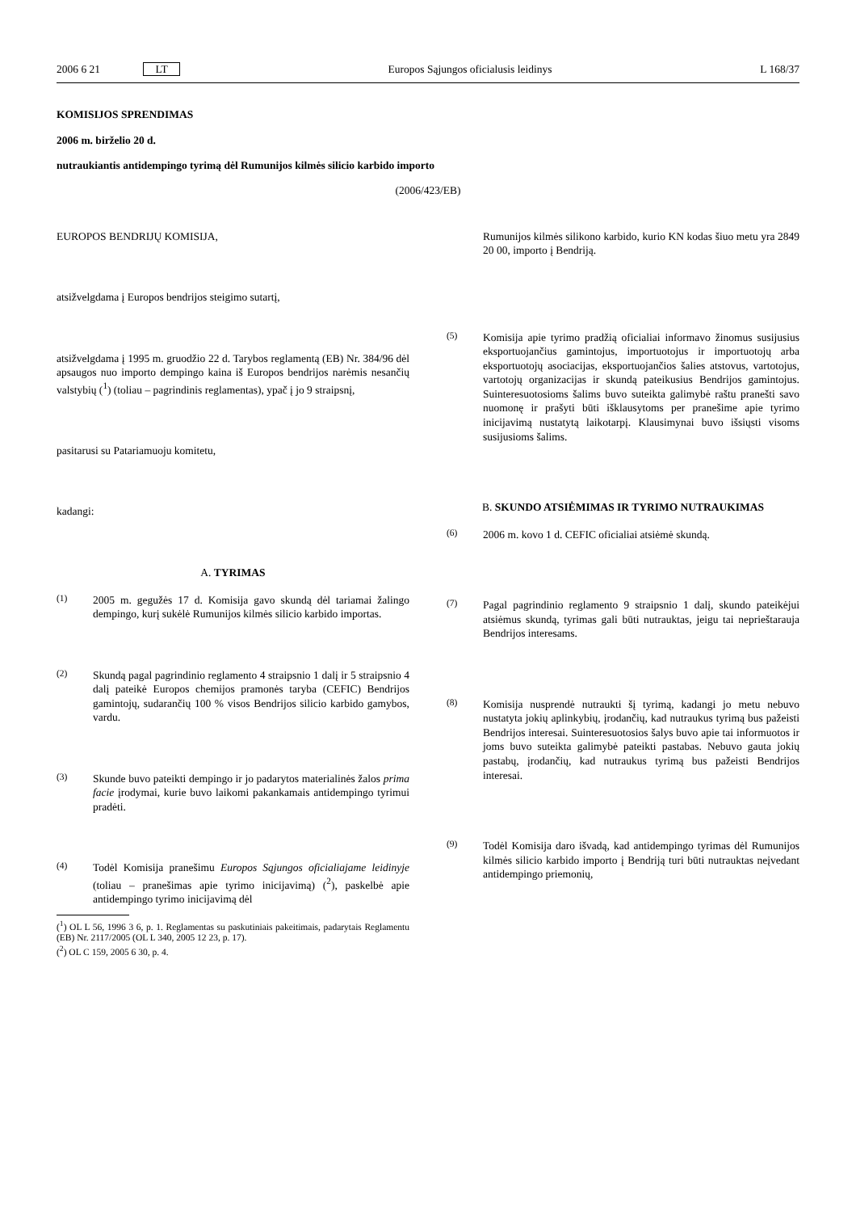2006 6 21 LT Europos Sąjungos oficialusis leidinys L 168/37
KOMISIJOS SPRENDIMAS
2006 m. birželio 20 d.
nutraukiantis antidempingo tyrimą dėl Rumunijos kilmės silicio karbido importo
(2006/423/EB)
EUROPOS BENDRIJŲ KOMISIJA,
atsižvelgdama į Europos bendrijos steigimo sutartį,
atsižvelgdama į 1995 m. gruodžio 22 d. Tarybos reglamentą (EB) Nr. 384/96 dėl apsaugos nuo importo dempingo kaina iš Europos bendrijos narėmis nesančių valstybių (<sup>1</sup>) (toliau – pagrindinis reglamentas), ypač į jo 9 straipsnį,
pasitarusi su Patariamuoju komitetu,
kadangi:
A. TYRIMAS
(1)
2005 m. gegužės 17 d. Komisija gavo skundą dėl tariamai žalingo dempingo, kurį sukėlė Rumunijos kilmės silicio karbido importas.
(2)
Skundą pagal pagrindinio reglamento 4 straipsnio 1 dalį ir 5 straipsnio 4 dalį pateikė Europos chemijos pramonės taryba (CEFIC) Bendrijos gamintojų, sudarančių 100 % visos Bendrijos silicio karbido gamybos, vardu.
(3)
Skunde buvo pateikti dempingo ir jo padarytos materialinės žalos prima facie įrodymai, kurie buvo laikomi pakankamais antidempingo tyrimui pradėti.
(4)
Todėl Komisija pranešimu Europos Sąjungos oficialiajame leidinyje (toliau – pranešimas apie tyrimo inicijavimą) (<sup>2</sup>), paskelbė apie antidempingo tyrimo inicijavimą dėl
(<sup>1</sup>) OL L 56, 1996 3 6, p. 1. Reglamentas su paskutiniais pakeitimais, padarytais Reglamentu (EB) Nr. 2117/2005 (OL L 340, 2005 12 23, p. 17).
(<sup>2</sup>) OL C 159, 2005 6 30, p. 4.
Rumunijos kilmės silikono karbido, kurio KN kodas šiuo metu yra 2849 20 00, importo į Bendriją.
(5)
Komisija apie tyrimo pradžią oficialiai informavo žinomus susijusius eksportuojančius gamintojus, importuotojus ir importuotojų arba eksportuotojų asociacijas, eksportuojančios šalies atstovus, vartotojus, vartotojų organizacijas ir skundą pateikusius Bendrijos gamintojus. Suinteresuotosioms šalims buvo suteikta galimybė raštu pranešti savo nuomonę ir prašyti būti išklausytoms per pranešime apie tyrimo inicijavimą nustatytą laikotarpį. Klausimynai buvo išsiųsti visoms susijusioms šalims.
B. SKUNDO ATSIĖMIMAS IR TYRIMO NUTRAUKIMAS
(6)
2006 m. kovo 1 d. CEFIC oficialiai atsiėmė skundą.
(7)
Pagal pagrindinio reglamento 9 straipsnio 1 dalį, skundo pateikėjui atsiėmus skundą, tyrimas gali būti nutrauktas, jeigu tai neprieštarauja Bendrijos interesams.
(8)
Komisija nusprendė nutraukti šį tyrimą, kadangi jo metu nebuvo nustatyta jokių aplinkybių, įrodančių, kad nutraukus tyrimą bus pažeisti Bendrijos interesai. Suinteresuotosios šalys buvo apie tai informuotos ir joms buvo suteikta galimybė pateikti pastabas. Nebuvo gauta jokių pastabų, įrodančių, kad nutraukus tyrimą bus pažeisti Bendrijos interesai.
(9)
Todėl Komisija daro išvadą, kad antidempingo tyrimas dėl Rumunijos kilmės silicio karbido importo į Bendriją turi būti nutrauktas neįvedant antidempingo priemonių,